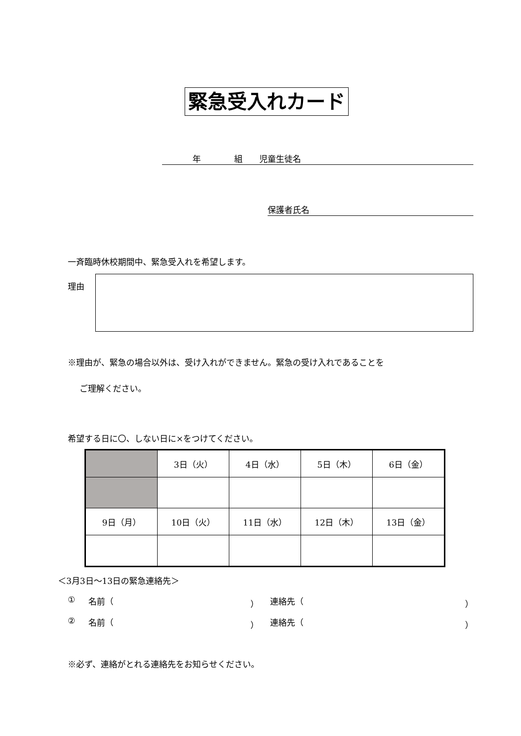緊急受入れカード
年    組  児童生徒名
保護者氏名
一斉臨時休校期間中、緊急受入れを希望します。
理由
※理由が、緊急の場合以外は、受け入れができません。緊急の受け入れであることを
ご理解ください。
希望する日に〇、しない日に×をつけてください。
| | 3日（火） | 4日（水） | 5日（木） | 6日（金） |
| 9日（月） | 10日（火） | 11日（水） | 12日（木） | 13日（金） |
＜3月3日～13日の緊急連絡先＞
① 名前（ ） 連絡先（ ）
② 名前（ ） 連絡先（ ）
※必ず、連絡がとれる連絡先をお知らせください。